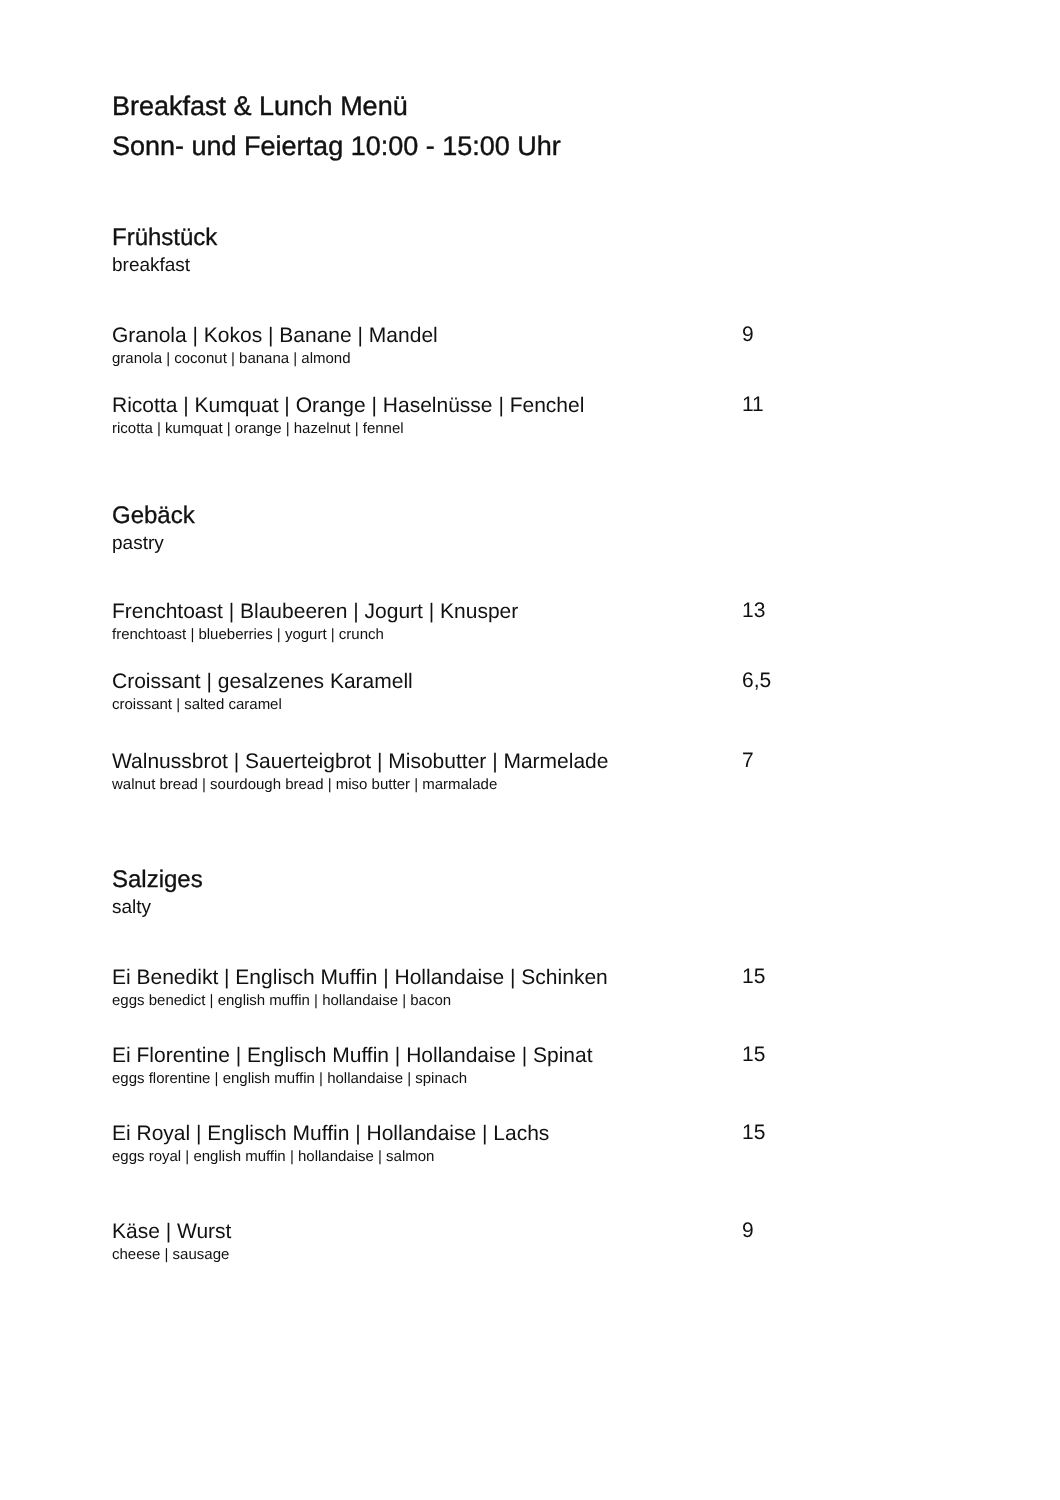Breakfast & Lunch Menü
Sonn- und Feiertag 10:00 - 15:00 Uhr
Frühstück
breakfast
Granola | Kokos | Banane | Mandel
granola | coconut | banana | almond
9
Ricotta | Kumquat | Orange | Haselnüsse | Fenchel
ricotta | kumquat | orange | hazelnut | fennel
11
Gebäck
pastry
Frenchtoast | Blaubeeren | Jogurt | Knusper
frenchtoast | blueberries | yogurt | crunch
13
Croissant | gesalzenes Karamell
croissant | salted caramel
6,5
Walnussbrot | Sauerteigbrot | Misobutter | Marmelade
walnut bread | sourdough bread | miso butter | marmalade
7
Salziges
salty
Ei Benedikt | Englisch Muffin | Hollandaise | Schinken
eggs benedict | english muffin | hollandaise | bacon
15
Ei Florentine | Englisch Muffin | Hollandaise | Spinat
eggs florentine | english muffin | hollandaise | spinach
15
Ei Royal | Englisch Muffin | Hollandaise | Lachs
eggs royal | english muffin | hollandaise | salmon
15
Käse | Wurst
cheese | sausage
9